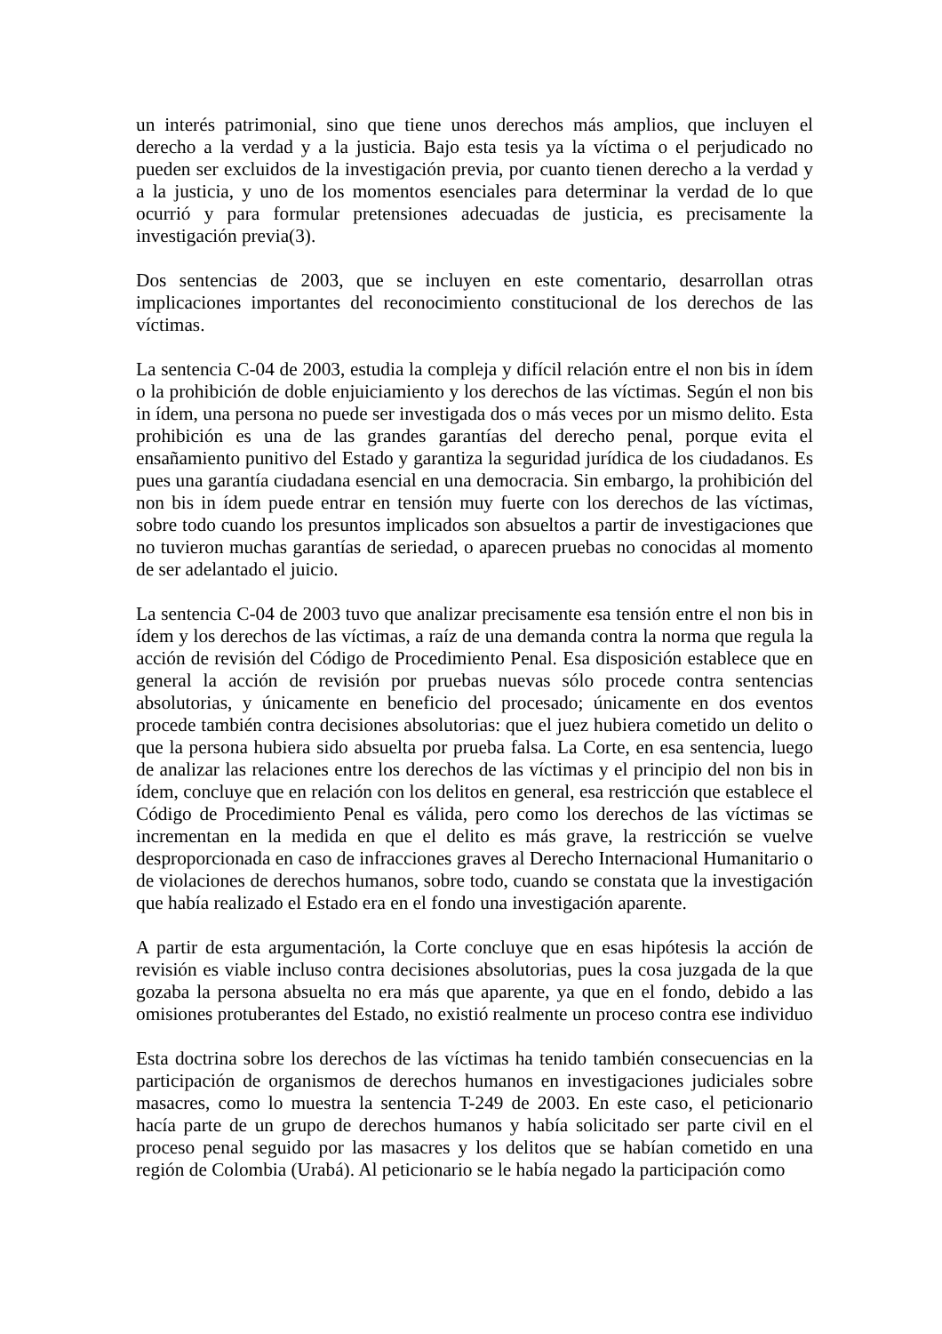un interés patrimonial, sino que tiene unos derechos más amplios, que incluyen el derecho a la verdad y a la justicia. Bajo esta tesis ya la víctima o el perjudicado no pueden ser excluidos de la investigación previa, por cuanto tienen derecho a la verdad y a la justicia, y uno de los momentos esenciales para determinar la verdad de lo que ocurrió y para formular pretensiones adecuadas de justicia, es precisamente la investigación previa(3).
Dos sentencias de 2003, que se incluyen en este comentario, desarrollan otras implicaciones importantes del reconocimiento constitucional de los derechos de las víctimas.
La sentencia C-04 de 2003, estudia la compleja y difícil relación entre el non bis in ídem o la prohibición de doble enjuiciamiento y los derechos de las víctimas. Según el non bis in ídem, una persona no puede ser investigada dos o más veces por un mismo delito. Esta prohibición es una de las grandes garantías del derecho penal, porque evita el ensañamiento punitivo del Estado y garantiza la seguridad jurídica de los ciudadanos. Es pues una garantía ciudadana esencial en una democracia. Sin embargo, la prohibición del non bis in ídem puede entrar en tensión muy fuerte con los derechos de las víctimas, sobre todo cuando los presuntos implicados son absueltos a partir de investigaciones que no tuvieron muchas garantías de seriedad, o aparecen pruebas no conocidas al momento de ser adelantado el juicio.
La sentencia C-04 de 2003 tuvo que analizar precisamente esa tensión entre el non bis in ídem y los derechos de las víctimas, a raíz de una demanda contra la norma que regula la acción de revisión del Código de Procedimiento Penal. Esa disposición establece que en general la acción de revisión por pruebas nuevas sólo procede contra sentencias absolutorias, y únicamente en beneficio del procesado; únicamente en dos eventos procede también contra decisiones absolutorias: que el juez hubiera cometido un delito o que la persona hubiera sido absuelta por prueba falsa. La Corte, en esa sentencia, luego de analizar las relaciones entre los derechos de las víctimas y el principio del non bis in ídem, concluye que en relación con los delitos en general, esa restricción que establece el Código de Procedimiento Penal es válida, pero como los derechos de las víctimas se incrementan en la medida en que el delito es más grave, la restricción se vuelve desproporcionada en caso de infracciones graves al Derecho Internacional Humanitario o de violaciones de derechos humanos, sobre todo, cuando se constata que la investigación que había realizado el Estado era en el fondo una investigación aparente.
A partir de esta argumentación, la Corte concluye que en esas hipótesis la acción de revisión es viable incluso contra decisiones absolutorias, pues la cosa juzgada de la que gozaba la persona absuelta no era más que aparente, ya que en el fondo, debido a las omisiones protuberantes del Estado, no existió realmente un proceso contra ese individuo
Esta doctrina sobre los derechos de las víctimas ha tenido también consecuencias en la participación de organismos de derechos humanos en investigaciones judiciales sobre masacres, como lo muestra la sentencia T-249 de 2003. En este caso, el peticionario hacía parte de un grupo de derechos humanos y había solicitado ser parte civil en el proceso penal seguido por las masacres y los delitos que se habían cometido en una región de Colombia (Urabá). Al peticionario se le había negado la participación como